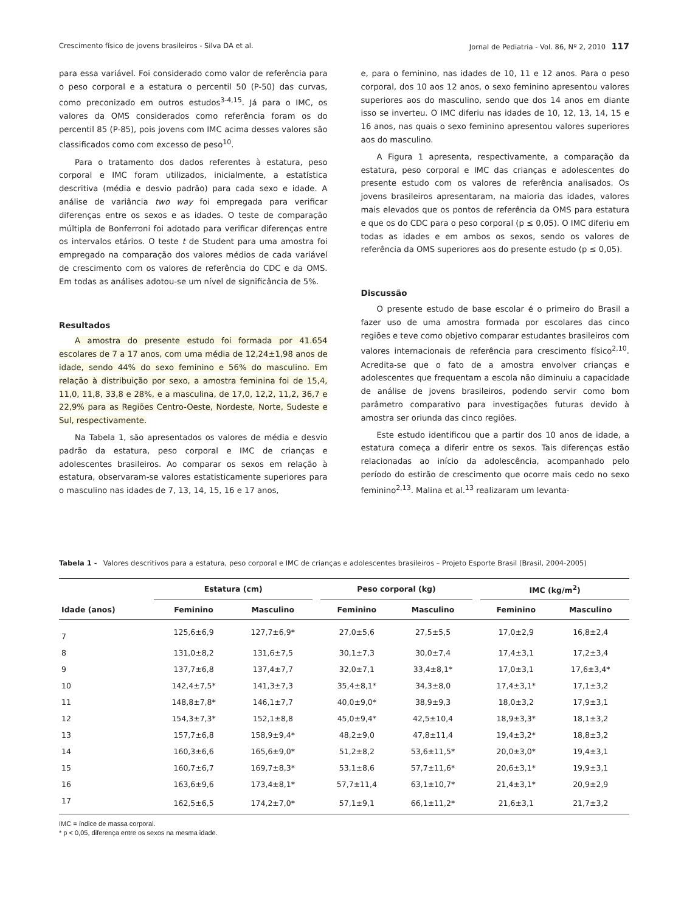Crescimento físico de jovens brasileiros - Silva DA et al. Jornal de Pediatria - Vol. 86, Nº 2, 2010 117
para essa variável. Foi considerado como valor de referência para o peso corporal e a estatura o percentil 50 (P-50) das curvas, como preconizado em outros estudos<sup>3-4,15</sup>. Já para o IMC, os valores da OMS considerados como referência foram os do percentil 85 (P-85), pois jovens com IMC acima desses valores são classificados como com excesso de peso<sup>10</sup>.
Para o tratamento dos dados referentes à estatura, peso corporal e IMC foram utilizados, inicialmente, a estatística descritiva (média e desvio padrão) para cada sexo e idade. A análise de variância two way foi empregada para verificar diferenças entre os sexos e as idades. O teste de comparação múltipla de Bonferroni foi adotado para verificar diferenças entre os intervalos etários. O teste t de Student para uma amostra foi empregado na comparação dos valores médios de cada variável de crescimento com os valores de referência do CDC e da OMS. Em todas as análises adotou-se um nível de significância de 5%.
Resultados
A amostra do presente estudo foi formada por 41.654 escolares de 7 a 17 anos, com uma média de 12,24±1,98 anos de idade, sendo 44% do sexo feminino e 56% do masculino. Em relação à distribuição por sexo, a amostra feminina foi de 15,4, 11,0, 11,8, 33,8 e 28%, e a masculina, de 17,0, 12,2, 11,2, 36,7 e 22,9% para as Regiões Centro-Oeste, Nordeste, Norte, Sudeste e Sul, respectivamente.
Na Tabela 1, são apresentados os valores de média e desvio padrão da estatura, peso corporal e IMC de crianças e adolescentes brasileiros. Ao comparar os sexos em relação à estatura, observaram-se valores estatisticamente superiores para o masculino nas idades de 7, 13, 14, 15, 16 e 17 anos,
e, para o feminino, nas idades de 10, 11 e 12 anos. Para o peso corporal, dos 10 aos 12 anos, o sexo feminino apresentou valores superiores aos do masculino, sendo que dos 14 anos em diante isso se inverteu. O IMC diferiu nas idades de 10, 12, 13, 14, 15 e 16 anos, nas quais o sexo feminino apresentou valores superiores aos do masculino.
A Figura 1 apresenta, respectivamente, a comparação da estatura, peso corporal e IMC das crianças e adolescentes do presente estudo com os valores de referência analisados. Os jovens brasileiros apresentaram, na maioria das idades, valores mais elevados que os pontos de referência da OMS para estatura e que os do CDC para o peso corporal (p ≤ 0,05). O IMC diferiu em todas as idades e em ambos os sexos, sendo os valores de referência da OMS superiores aos do presente estudo (p ≤ 0,05).
Discussão
O presente estudo de base escolar é o primeiro do Brasil a fazer uso de uma amostra formada por escolares das cinco regiões e teve como objetivo comparar estudantes brasileiros com valores internacionais de referência para crescimento físico<sup>2,10</sup>. Acredita-se que o fato de a amostra envolver crianças e adolescentes que frequentam a escola não diminuiu a capacidade de análise de jovens brasileiros, podendo servir como bom parâmetro comparativo para investigações futuras devido à amostra ser oriunda das cinco regiões.
Este estudo identificou que a partir dos 10 anos de idade, a estatura começa a diferir entre os sexos. Tais diferenças estão relacionadas ao início da adolescência, acompanhado pelo período do estirão de crescimento que ocorre mais cedo no sexo feminino<sup>2,13</sup>. Malina et al.<sup>13</sup> realizaram um levanta-
Tabela 1 - Valores descritivos para a estatura, peso corporal e IMC de crianças e adolescentes brasileiros – Projeto Esporte Brasil (Brasil, 2004-2005)
| | Estatura (cm) | | | Peso corporal (kg) | | | IMC (kg/m<sup>2</sup>) | |
| --- | --- | --- | --- | --- | --- | --- | --- | --- |
| Idade (anos) | Feminino | Masculino | | Feminino | Masculino | | Feminino | Masculino |
| 7 | 125,6±6,9 | 127,7±6,9* | | 27,0±5,6 | 27,5±5,5 | | 17,0±2,9 | 16,8±2,4 |
| 8 | 131,0±8,2 | 131,6±7,5 | | 30,1±7,3 | 30,0±7,4 | | 17,4±3,1 | 17,2±3,4 |
| 9 | 137,7±6,8 | 137,4±7,7 | | 32,0±7,1 | 33,4±8,1* | | 17,0±3,1 | 17,6±3,4* |
| 10 | 142,4±7,5* | 141,3±7,3 | | 35,4±8,1* | 34,3±8,0 | | 17,4±3,1* | 17,1±3,2 |
| 11 | 148,8±7,8* | 146,1±7,7 | | 40,0±9,0* | 38,9±9,3 | | 18,0±3,2 | 17,9±3,1 |
| 12 | 154,3±7,3* | 152,1±8,8 | | 45,0±9,4* | 42,5±10,4 | | 18,9±3,3* | 18,1±3,2 |
| 13 | 157,7±6,8 | 158,9±9,4* | | 48,2±9,0 | 47,8±11,4 | | 19,4±3,2* | 18,8±3,2 |
| 14 | 160,3±6,6 | 165,6±9,0* | | 51,2±8,2 | 53,6±11,5* | | 20,0±3,0* | 19,4±3,1 |
| 15 | 160,7±6,7 | 169,7±8,3* | | 53,1±8,6 | 57,7±11,6* | | 20,6±3,1* | 19,9±3,1 |
| 16 | 163,6±9,6 | 173,4±8,1* | | 57,7±11,4 | 63,1±10,7* | | 21,4±3,1* | 20,9±2,9 |
| 17 | 162,5±6,5 | 174,2±7,0* | | 57,1±9,1 | 66,1±11,2* | | 21,6±3,1 | 21,7±3,2 |
IMC = índice de massa corporal.
* p < 0,05, diferença entre os sexos na mesma idade.